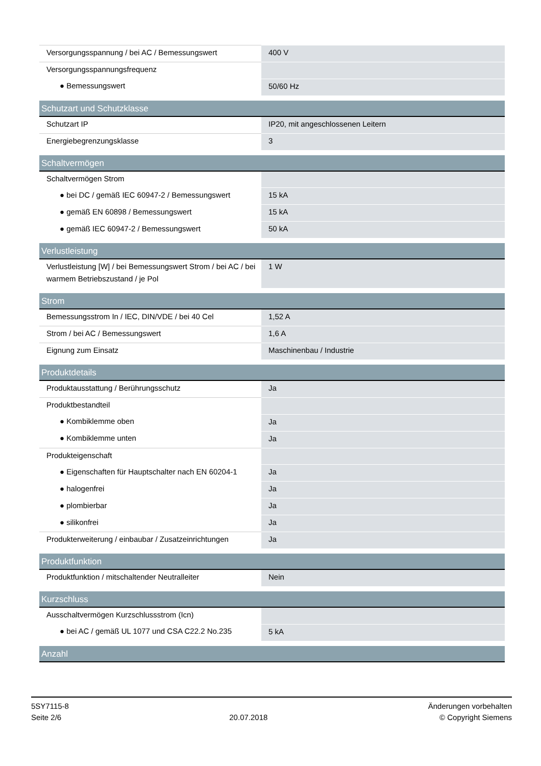| Versorgungsspannung / bei AC / Bemessungswert | 400 V |
| Versorgungsspannungsfrequenz | |
| ● Bemessungswert | 50/60 Hz |
| Schutzart und Schutzklasse | |
| Schutzart IP | IP20, mit angeschlossenen Leitern |
| Energiebegrenzungsklasse | 3 |
| Schaltvermögen | |
| Schaltvermögen Strom | |
| ● bei DC / gemäß IEC 60947-2 / Bemessungswert | 15 kA |
| ● gemäß EN 60898 / Bemessungswert | 15 kA |
| ● gemäß IEC 60947-2 / Bemessungswert | 50 kA |
| Verlustleistung | |
| Verlustleistung [W] / bei Bemessungswert Strom / bei AC / bei warmem Betriebszustand / je Pol | 1 W |
| Strom | |
| Bemessungsstrom In / IEC, DIN/VDE / bei 40 Cel | 1,52 A |
| Strom / bei AC / Bemessungswert | 1,6 A |
| Eignung zum Einsatz | Maschinenbau / Industrie |
| Produktdetails | |
| Produktausstattung / Berührungsschutz | Ja |
| Produktbestandteil | |
| ● Kombiklemme oben | Ja |
| ● Kombiklemme unten | Ja |
| Produkteigenschaft | |
| ● Eigenschaften für Hauptschalter nach EN 60204-1 | Ja |
| ● halogenfrei | Ja |
| ● plombierbar | Ja |
| ● silikonfrei | Ja |
| Produkterweiterung / einbaubar / Zusatzeinrichtungen | Ja |
| Produktfunktion | |
| Produktfunktion / mitschaltender Neutralleiter | Nein |
| Kurzschluss | |
| Ausschaltvermögen Kurzschlussstrom (Icn) | |
| ● bei AC / gemäß UL 1077 und CSA C22.2 No.235 | 5 kA |
| Anzahl | |
5SY7115-8
Seite 2/6
20.07.2018
Änderungen vorbehalten
© Copyright Siemens